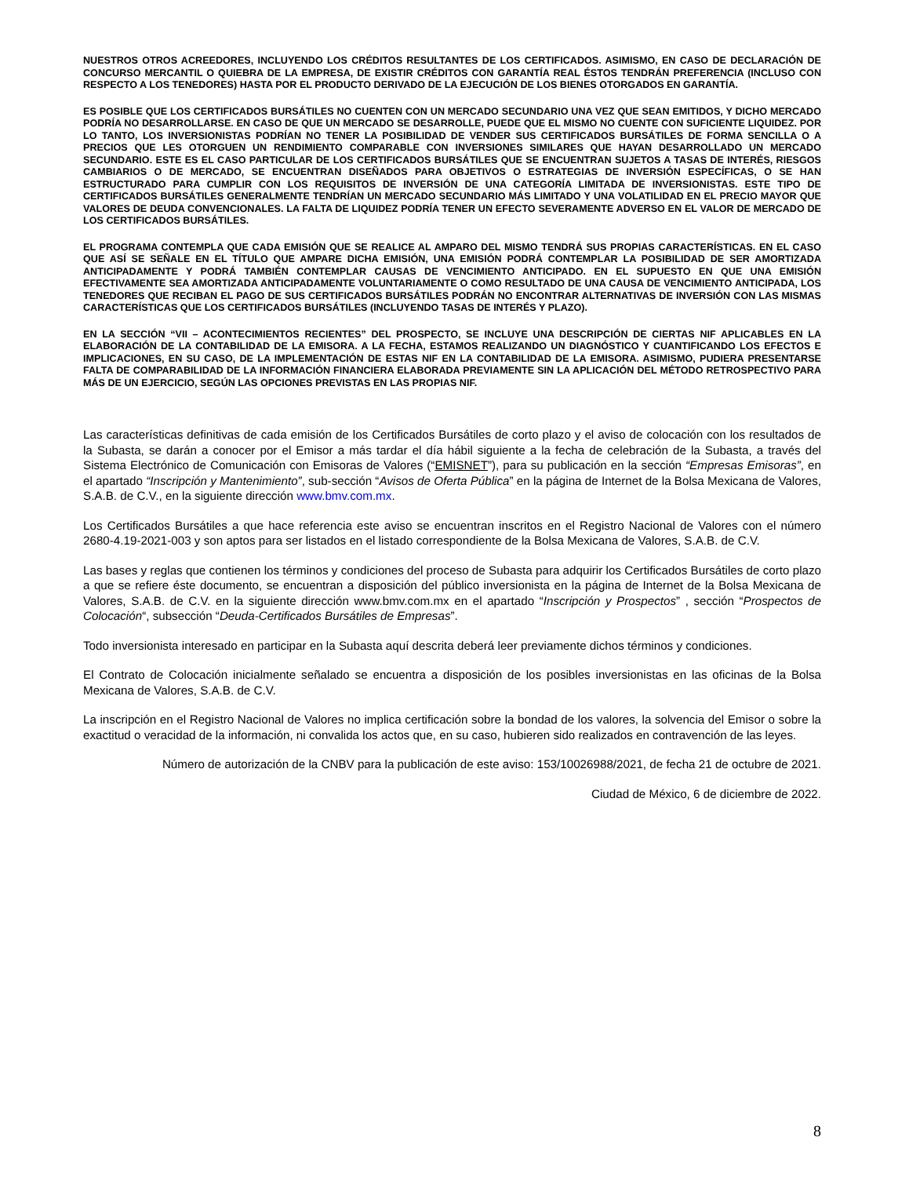NUESTROS OTROS ACREEDORES, INCLUYENDO LOS CRÉDITOS RESULTANTES DE LOS CERTIFICADOS. ASIMISMO, EN CASO DE DECLARACIÓN DE CONCURSO MERCANTIL O QUIEBRA DE LA EMPRESA, DE EXISTIR CRÉDITOS CON GARANTÍA REAL ÉSTOS TENDRÁN PREFERENCIA (INCLUSO CON RESPECTO A LOS TENEDORES) HASTA POR EL PRODUCTO DERIVADO DE LA EJECUCIÓN DE LOS BIENES OTORGADOS EN GARANTÍA.
ES POSIBLE QUE LOS CERTIFICADOS BURSÁTILES NO CUENTEN CON UN MERCADO SECUNDARIO UNA VEZ QUE SEAN EMITIDOS, Y DICHO MERCADO PODRÍA NO DESARROLLARSE. EN CASO DE QUE UN MERCADO SE DESARROLLE, PUEDE QUE EL MISMO NO CUENTE CON SUFICIENTE LIQUIDEZ. POR LO TANTO, LOS INVERSIONISTAS PODRÍAN NO TENER LA POSIBILIDAD DE VENDER SUS CERTIFICADOS BURSÁTILES DE FORMA SENCILLA O A PRECIOS QUE LES OTORGUEN UN RENDIMIENTO COMPARABLE CON INVERSIONES SIMILARES QUE HAYAN DESARROLLADO UN MERCADO SECUNDARIO. ESTE ES EL CASO PARTICULAR DE LOS CERTIFICADOS BURSÁTILES QUE SE ENCUENTRAN SUJETOS A TASAS DE INTERÉS, RIESGOS CAMBIARIOS O DE MERCADO, SE ENCUENTRAN DISEÑADOS PARA OBJETIVOS O ESTRATEGIAS DE INVERSIÓN ESPECÍFICAS, O SE HAN ESTRUCTURADO PARA CUMPLIR CON LOS REQUISITOS DE INVERSIÓN DE UNA CATEGORÍA LIMITADA DE INVERSIONISTAS. ESTE TIPO DE CERTIFICADOS BURSÁTILES GENERALMENTE TENDRÍAN UN MERCADO SECUNDARIO MÁS LIMITADO Y UNA VOLATILIDAD EN EL PRECIO MAYOR QUE VALORES DE DEUDA CONVENCIONALES. LA FALTA DE LIQUIDEZ PODRÍA TENER UN EFECTO SEVERAMENTE ADVERSO EN EL VALOR DE MERCADO DE LOS CERTIFICADOS BURSÁTILES.
EL PROGRAMA CONTEMPLA QUE CADA EMISIÓN QUE SE REALICE AL AMPARO DEL MISMO TENDRÁ SUS PROPIAS CARACTERÍSTICAS. EN EL CASO QUE ASÍ SE SEÑALE EN EL TÍTULO QUE AMPARE DICHA EMISIÓN, UNA EMISIÓN PODRÁ CONTEMPLAR LA POSIBILIDAD DE SER AMORTIZADA ANTICIPADAMENTE Y PODRÁ TAMBIÉN CONTEMPLAR CAUSAS DE VENCIMIENTO ANTICIPADO. EN EL SUPUESTO EN QUE UNA EMISIÓN EFECTIVAMENTE SEA AMORTIZADA ANTICIPADAMENTE VOLUNTARIAMENTE O COMO RESULTADO DE UNA CAUSA DE VENCIMIENTO ANTICIPADA, LOS TENEDORES QUE RECIBAN EL PAGO DE SUS CERTIFICADOS BURSÁTILES PODRÁN NO ENCONTRAR ALTERNATIVAS DE INVERSIÓN CON LAS MISMAS CARACTERÍSTICAS QUE LOS CERTIFICADOS BURSÁTILES (INCLUYENDO TASAS DE INTERÉS Y PLAZO).
EN LA SECCIÓN “VII – ACONTECIMIENTOS RECIENTES” DEL PROSPECTO, SE INCLUYE UNA DESCRIPCIÓN DE CIERTAS NIF APLICABLES EN LA ELABORACIÓN DE LA CONTABILIDAD DE LA EMISORA. A LA FECHA, ESTAMOS REALIZANDO UN DIAGNÓSTICO Y CUANTIFICANDO LOS EFECTOS E IMPLICACIONES, EN SU CASO, DE LA IMPLEMENTACIÓN DE ESTAS NIF EN LA CONTABILIDAD DE LA EMISORA. ASIMISMO, PUDIERA PRESENTARSE FALTA DE COMPARABILIDAD DE LA INFORMACIÓN FINANCIERA ELABORADA PREVIAMENTE SIN LA APLICACIÓN DEL MÉTODO RETROSPECTIVO PARA MÁS DE UN EJERCICIO, SEGÚN LAS OPCIONES PREVISTAS EN LAS PROPIAS NIF.
Las características definitivas de cada emisión de los Certificados Bursátiles de corto plazo y el aviso de colocación con los resultados de la Subasta, se darán a conocer por el Emisor a más tardar el día hábil siguiente a la fecha de celebración de la Subasta, a través del Sistema Electrónico de Comunicación con Emisoras de Valores (“EMISNET”), para su publicación en la sección “Empresas Emisoras”, en el apartado “Inscripción y Mantenimiento”, sub-sección “Avisos de Oferta Pública” en la página de Internet de la Bolsa Mexicana de Valores, S.A.B. de C.V., en la siguiente dirección www.bmv.com.mx.
Los Certificados Bursátiles a que hace referencia este aviso se encuentran inscritos en el Registro Nacional de Valores con el número 2680-4.19-2021-003 y son aptos para ser listados en el listado correspondiente de la Bolsa Mexicana de Valores, S.A.B. de C.V.
Las bases y reglas que contienen los términos y condiciones del proceso de Subasta para adquirir los Certificados Bursátiles de corto plazo a que se refiere éste documento, se encuentran a disposición del público inversionista en la página de Internet de la Bolsa Mexicana de Valores, S.A.B. de C.V. en la siguiente dirección www.bmv.com.mx en el apartado “Inscripción y Prospectos” , sección “Prospectos de Colocación“, subsección “Deuda-Certificados Bursátiles de Empresas”.
Todo inversionista interesado en participar en la Subasta aquí descrita deberá leer previamente dichos términos y condiciones.
El Contrato de Colocación inicialmente señalado se encuentra a disposición de los posibles inversionistas en las oficinas de la Bolsa Mexicana de Valores, S.A.B. de C.V.
La inscripción en el Registro Nacional de Valores no implica certificación sobre la bondad de los valores, la solvencia del Emisor o sobre la exactitud o veracidad de la información, ni convalida los actos que, en su caso, hubieren sido realizados en contravención de las leyes.
Número de autorización de la CNBV para la publicación de este aviso: 153/10026988/2021, de fecha 21 de octubre de 2021.
Ciudad de México, 6 de diciembre de 2022.
8